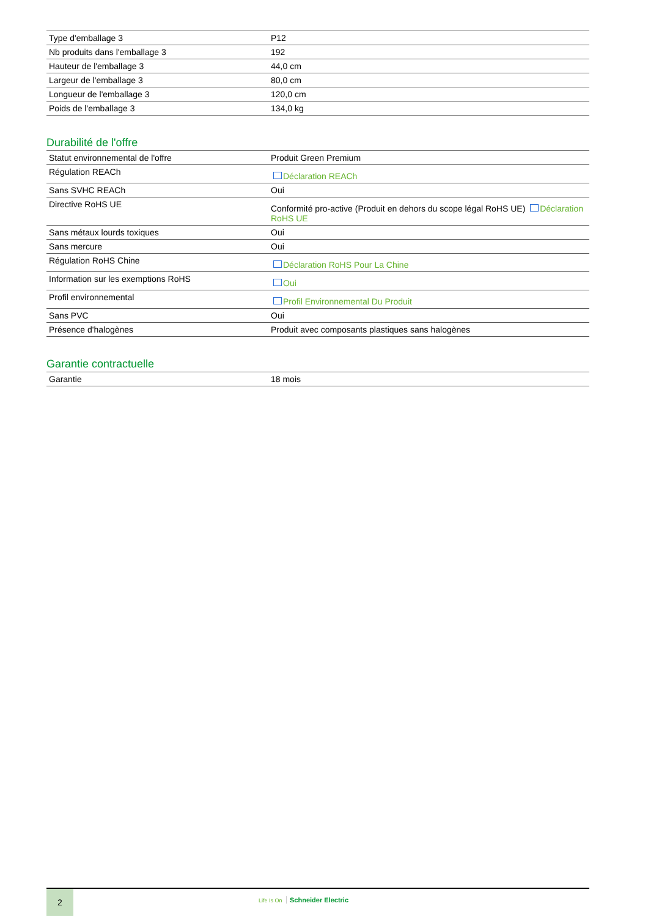| Type d'emballage 3 | P12 |
| Nb produits dans l'emballage 3 | 192 |
| Hauteur de l'emballage 3 | 44,0 cm |
| Largeur de l'emballage 3 | 80,0 cm |
| Longueur de l'emballage 3 | 120,0 cm |
| Poids de l'emballage 3 | 134,0 kg |
Durabilité de l'offre
| Statut environnemental de l'offre | Produit Green Premium |
| Régulation REACh | Déclaration REACh |
| Sans SVHC REACh | Oui |
| Directive RoHS UE | Conformité pro-active (Produit en dehors du scope légal RoHS UE) Déclaration RoHS UE |
| Sans métaux lourds toxiques | Oui |
| Sans mercure | Oui |
| Régulation RoHS Chine | Déclaration RoHS Pour La Chine |
| Information sur les exemptions RoHS | Oui |
| Profil environnemental | Profil Environnemental Du Produit |
| Sans PVC | Oui |
| Présence d'halogènes | Produit avec composants plastiques sans halogènes |
Garantie contractuelle
| Garantie | 18 mois |
2
Life Is On Schneider Electric